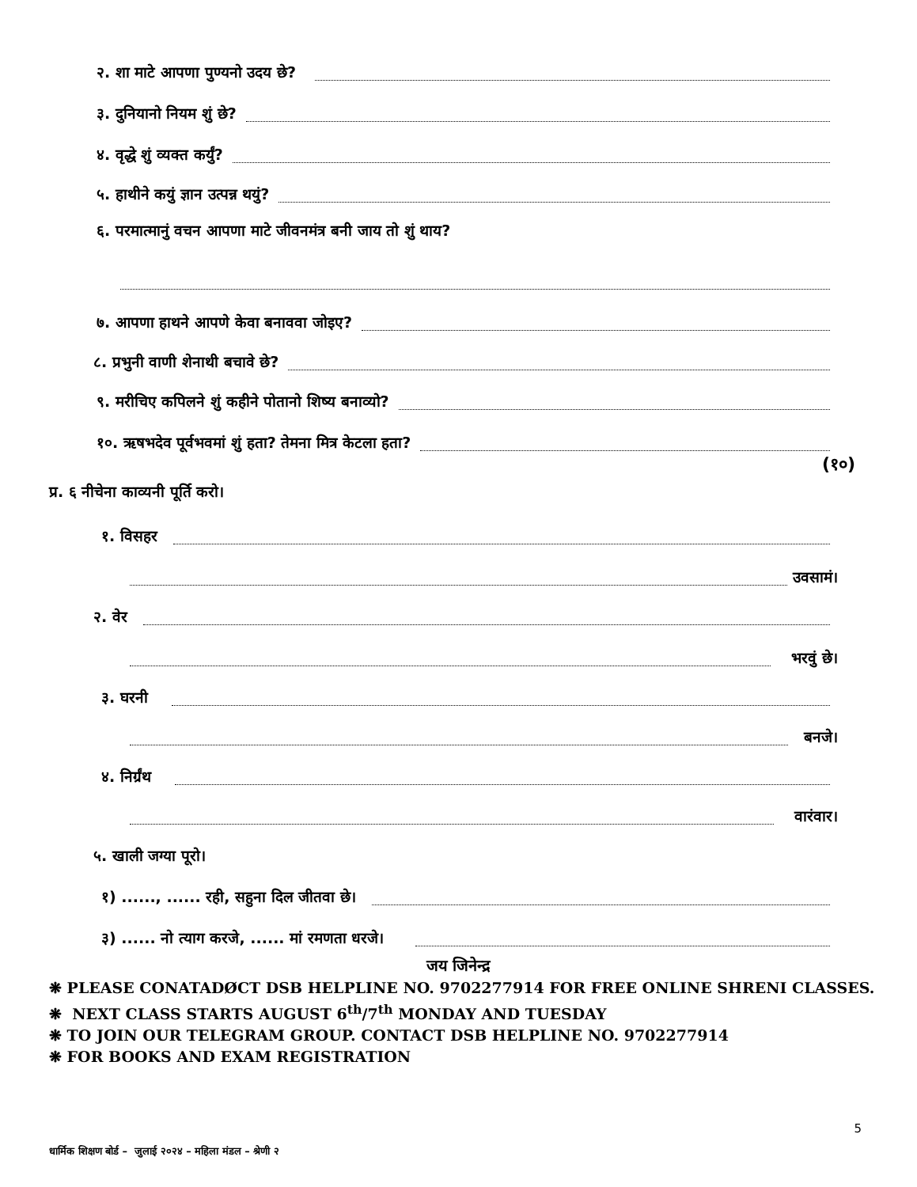२. शा माटे आपणा पुण्यनो उदय छे?
३. दुनियानो नियम शुं छे?
४. वृद्धे शुं व्यक्त कर्युं?
५. हाथीने कयुं ज्ञान उत्पन्न थयुं?
६. परमात्मानुं वचन आपणा माटे जीवनमंत्र बनी जाय तो शुं थाय?
७. आपणा हाथने आपणे केवा बनाववा जोइए?
८. प्रभुनी वाणी शेनाथी बचावे छे?
९. मरीचिए कपिलने शुं कहीने पोतानो शिष्य बनाव्यो?
१०. ऋषभदेव पूर्वभवमां शुं हता? तेमना मित्र केटला हता?
(१०)
प्र. ६ नीचेना काव्यनी पूर्ति करो।
१. विसहर
उवसामं।
२. वेर
भरवुं छे।
३. घरनी
बनजे।
४. निर्ग्रंथ
वारंवार।
५. खाली जग्या पूरो।
१) ......, ...... रही, सहुना दिल जीतवा छे।
३) ...... नो त्याग करजे, ...... मां रमणता धरजे।
जय जिनेन्द्र
❋ PLEASE CONATADØCT DSB HELPLINE NO. 9702277914 FOR FREE ONLINE SHRENI CLASSES.
❋ NEXT CLASS STARTS AUGUST 6<sup>th</sup>/7<sup>th</sup> MONDAY AND TUESDAY
❋ TO JOIN OUR TELEGRAM GROUP. CONTACT DSB HELPLINE NO. 9702277914
❋ FOR BOOKS AND EXAM REGISTRATION
5
धार्मिक शिक्षण बोर्ड – जुलाई २०२४ – महिला मंडल – श्रेणी २